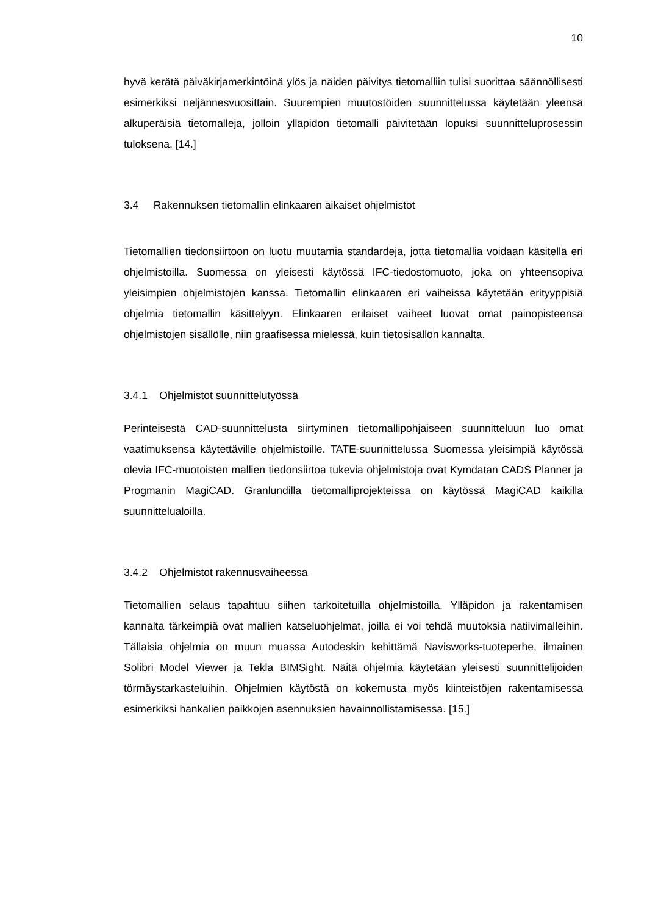10
hyvä kerätä päiväkirjamerkintöinä ylös ja näiden päivitys tietomalliin tulisi suorittaa säännöllisesti esimerkiksi neljännesvuosittain. Suurempien muutostöiden suunnittelussa käytetään yleensä alkuperäisiä tietomalleja, jolloin ylläpidon tietomalli päivitetään lopuksi suunnitteluprosessin tuloksena. [14.]
3.4 Rakennuksen tietomallin elinkaaren aikaiset ohjelmistot
Tietomallien tiedonsiirtoon on luotu muutamia standardeja, jotta tietomallia voidaan käsitellä eri ohjelmistoilla. Suomessa on yleisesti käytössä IFC-tiedostomuoto, joka on yhteensopiva yleisimpien ohjelmistojen kanssa. Tietomallin elinkaaren eri vaiheissa käytetään erityyppisiä ohjelmia tietomallin käsittelyyn. Elinkaaren erilaiset vaiheet luovat omat painopisteensä ohjelmistojen sisällölle, niin graafisessa mielessä, kuin tietosisällön kannalta.
3.4.1 Ohjelmistot suunnittelutyössä
Perinteisestä CAD-suunnittelusta siirtyminen tietomallipohjaiseen suunnitteluun luo omat vaatimuksensa käytettäville ohjelmistoille. TATE-suunnittelussa Suomessa yleisimpiä käytössä olevia IFC-muotoisten mallien tiedonsiirtoa tukevia ohjelmistoja ovat Kymdatan CADS Planner ja Progmanin MagiCAD. Granlundilla tietomalliprojekteissa on käytössä MagiCAD kaikilla suunnittelualoilla.
3.4.2 Ohjelmistot rakennusvaiheessa
Tietomallien selaus tapahtuu siihen tarkoitetuilla ohjelmistoilla. Ylläpidon ja rakentamisen kannalta tärkeimpiä ovat mallien katseluohjelmat, joilla ei voi tehdä muutoksia natiivimalleihin. Tällaisia ohjelmia on muun muassa Autodeskin kehittämä Navisworks-tuoteperhe, ilmainen Solibri Model Viewer ja Tekla BIMSight. Näitä ohjelmia käytetään yleisesti suunnittelijoiden törmäystarkasteluihin. Ohjelmien käytöstä on kokemusta myös kiinteistöjen rakentamisessa esimerkiksi hankalien paikkojen asennuksien havainnollistamisessa. [15.]